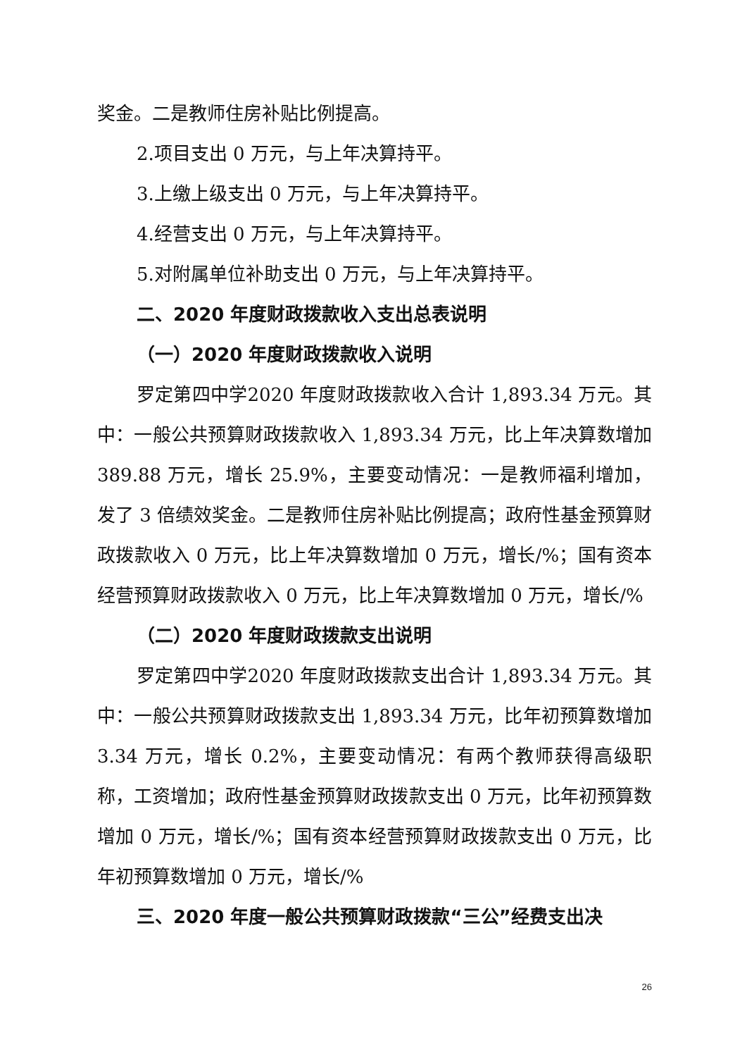奖金。二是教师住房补贴比例提高。
2.项目支出 0 万元，与上年决算持平。
3.上缴上级支出 0 万元，与上年决算持平。
4.经营支出 0 万元，与上年决算持平。
5.对附属单位补助支出 0 万元，与上年决算持平。
二、2020 年度财政拨款收入支出总表说明
（一）2020 年度财政拨款收入说明
罗定第四中学2020 年度财政拨款收入合计 1,893.34 万元。其中：一般公共预算财政拨款收入 1,893.34 万元，比上年决算数增加 389.88 万元，增长 25.9%，主要变动情况：一是教师福利增加，发了 3 倍绩效奖金。二是教师住房补贴比例提高；政府性基金预算财政拨款收入 0 万元，比上年决算数增加 0 万元，增长/%；国有资本经营预算财政拨款收入 0 万元，比上年决算数增加 0 万元，增长/%
（二）2020 年度财政拨款支出说明
罗定第四中学2020 年度财政拨款支出合计 1,893.34 万元。其中：一般公共预算财政拨款支出 1,893.34 万元，比年初预算数增加 3.34 万元，增长 0.2%，主要变动情况：有两个教师获得高级职称，工资增加；政府性基金预算财政拨款支出 0 万元，比年初预算数增加 0 万元，增长/%；国有资本经营预算财政拨款支出 0 万元，比年初预算数增加 0 万元，增长/%
三、2020 年度一般公共预算财政拨款“三公”经费支出决
26